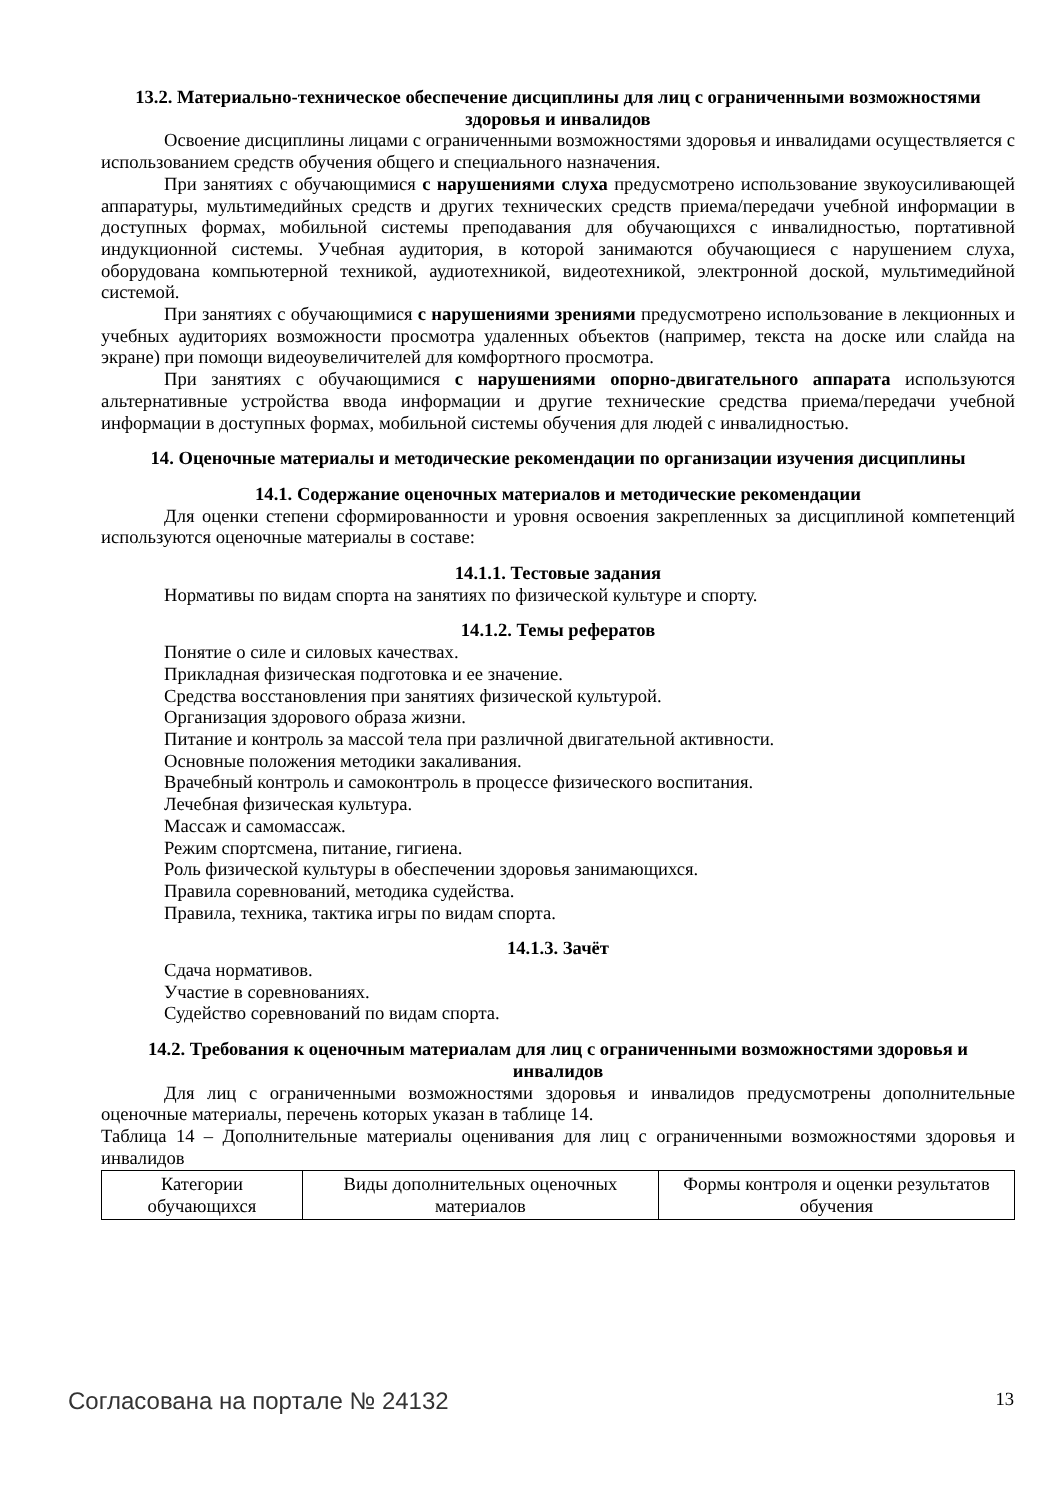13.2. Материально-техническое обеспечение дисциплины для лиц с ограниченными возможностями здоровья и инвалидов
Освоение дисциплины лицами с ограниченными возможностями здоровья и инвалидами осуществляется с использованием средств обучения общего и специального назначения.
При занятиях с обучающимися с нарушениями слуха предусмотрено использование звукоусиливающей аппаратуры, мультимедийных средств и других технических средств приема/передачи учебной информации в доступных формах, мобильной системы преподавания для обучающихся с инвалидностью, портативной индукционной системы. Учебная аудитория, в которой занимаются обучающиеся с нарушением слуха, оборудована компьютерной техникой, аудиотехникой, видеотехникой, электронной доской, мультимедийной системой.
При занятиях с обучающимися с нарушениями зрениями предусмотрено использование в лекционных и учебных аудиториях возможности просмотра удаленных объектов (например, текста на доске или слайда на экране) при помощи видеоувеличителей для комфортного просмотра.
При занятиях с обучающимися с нарушениями опорно-двигательного аппарата используются альтернативные устройства ввода информации и другие технические средства приема/передачи учебной информации в доступных формах, мобильной системы обучения для людей с инвалидностью.
14. Оценочные материалы и методические рекомендации по организации изучения дисциплины
14.1. Содержание оценочных материалов и методические рекомендации
Для оценки степени сформированности и уровня освоения закрепленных за дисциплиной компетенций используются оценочные материалы в составе:
14.1.1. Тестовые задания
Нормативы по видам спорта на занятиях по физической культуре и спорту.
14.1.2. Темы рефератов
Понятие о силе и силовых качествах.
Прикладная физическая подготовка и ее значение.
Средства восстановления при занятиях физической культурой.
Организация здорового образа жизни.
Питание и контроль за массой тела при различной двигательной активности.
Основные положения методики закаливания.
Врачебный контроль и самоконтроль в процессе физического воспитания.
Лечебная физическая культура.
Массаж и самомассаж.
Режим спортсмена, питание, гигиена.
Роль физической культуры в обеспечении здоровья занимающихся.
Правила соревнований, методика судейства.
Правила, техника, тактика игры по видам спорта.
14.1.3. Зачёт
Сдача нормативов.
Участие в соревнованиях.
Судейство соревнований по видам спорта.
14.2. Требования к оценочным материалам для лиц с ограниченными возможностями здоровья и инвалидов
Для лиц с ограниченными возможностями здоровья и инвалидов предусмотрены дополнительные оценочные материалы, перечень которых указан в таблице 14.
Таблица 14 – Дополнительные материалы оценивания для лиц с ограниченными возможностями здоровья и инвалидов
| Категории обучающихся | Виды дополнительных оценочных материалов | Формы контроля и оценки результатов обучения |
Согласована на портале № 24132 13